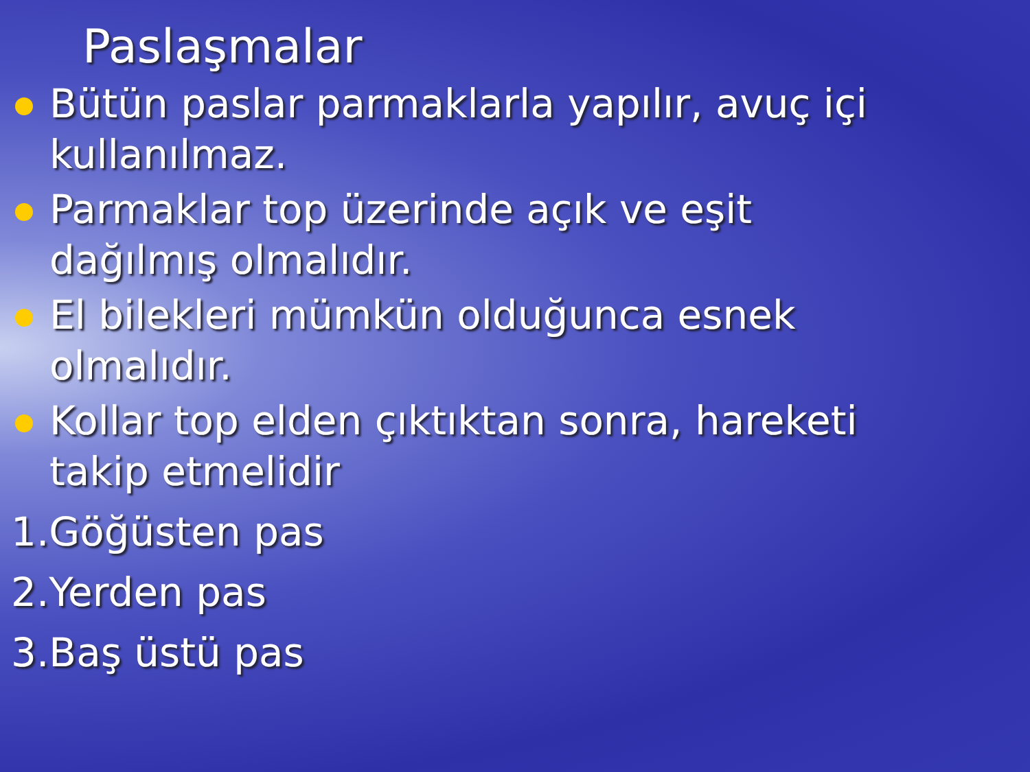Paslaşmalar
Bütün paslar parmaklarla yapılır, avuç içi kullanılmaz.
Parmaklar top üzerinde açık ve eşit dağılmış olmalıdır.
El bilekleri mümkün olduğunca esnek olmalıdır.
Kollar top elden çıktıktan sonra, hareketi takip etmelidir
1.Göğüsten pas
2.Yerden pas
3.Baş üstü pas